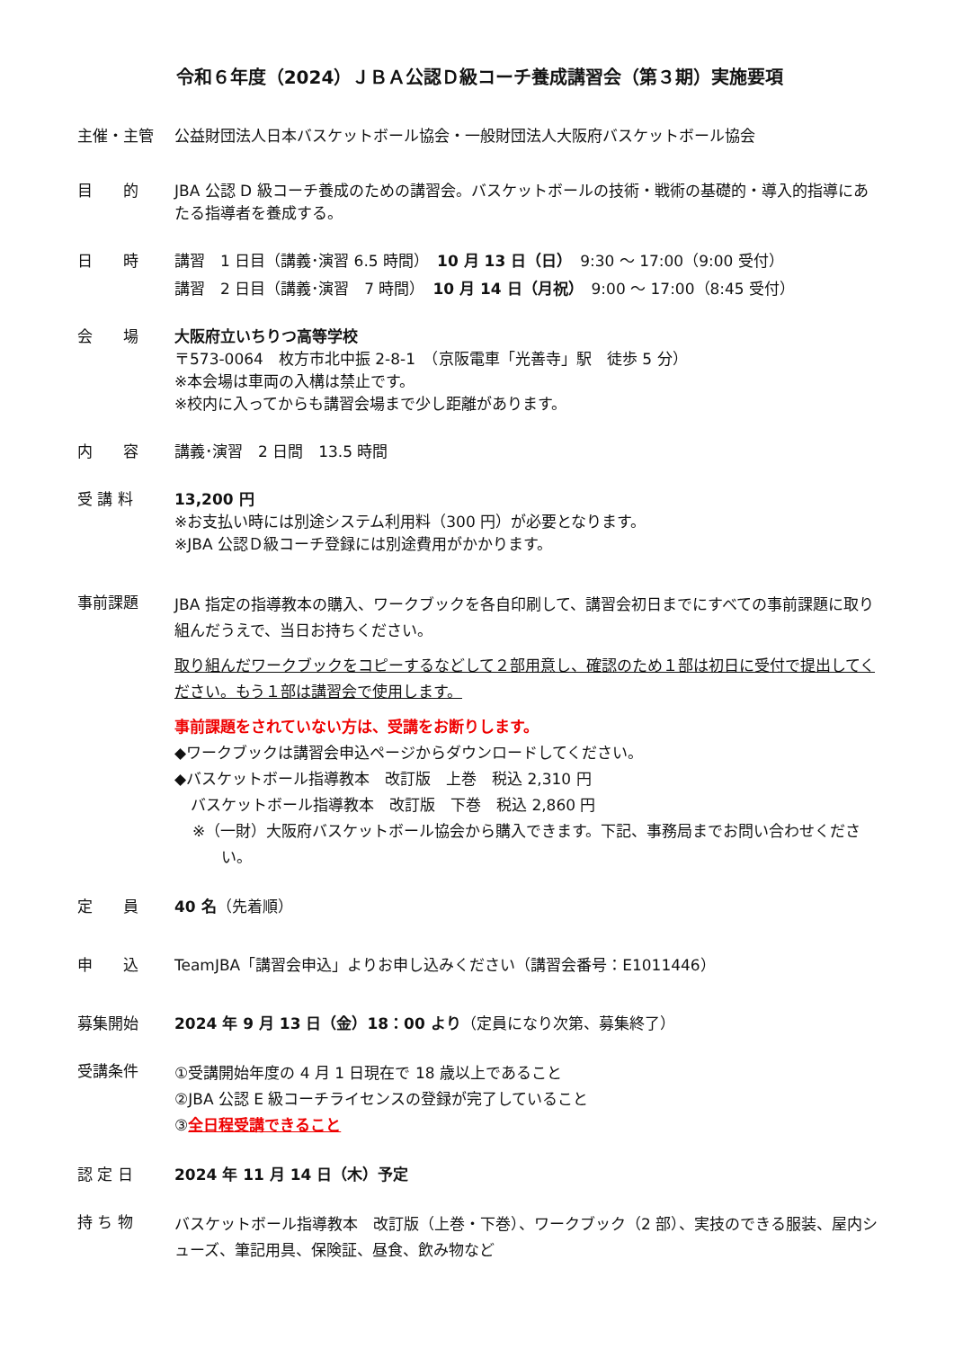令和６年度（2024）ＪＢＡ公認Ｄ級コーチ養成講習会（第３期）実施要項
主催・主管 公益財団法人日本バスケットボール協会・一般財団法人大阪府バスケットボール協会
目　　的 JBA 公認 D 級コーチ養成のための講習会。バスケットボールの技術・戦術の基礎的・導入的指導にあたる指導者を養成する。
日　　時 講習　1 日目（講義･演習 6.5 時間）　10 月 13 日（日）　9:30 ～ 17:00（9:00 受付）
講習　2 日目（講義･演習　7 時間）　10 月 14 日（月祝）　9:00 ～ 17:00（8:45 受付）
会　　場 大阪府立いちりつ高等学校
〒573-0064　枚方市北中振 2-8-1　（京阪電車「光善寺」駅　徒歩 5 分）
※本会場は車両の入構は禁止です。
※校内に入ってからも講習会場まで少し距離があります。
内　　容 講義･演習　2 日間　13.5 時間
受 講 料 13,200 円
※お支払い時には別途システム利用料（300 円）が必要となります。
※JBA 公認Ｄ級コーチ登録には別途費用がかかります。
事前課題
JBA 指定の指導教本の購入、ワークブックを各自印刷して、講習会初日までにすべての事前課題に取り組んだうえで、当日お持ちください。
取り組んだワークブックをコピーするなどして２部用意し、確認のため１部は初日に受付で提出してください。もう１部は講習会で使用します。
事前課題をされていない方は、受講をお断りします。
◆ワークブックは講習会申込ページからダウンロードしてください。
◆バスケットボール指導教本　改訂版　上巻　税込 2,310 円
バスケットボール指導教本　改訂版　下巻　税込 2,860 円
※（一財）大阪府バスケットボール協会から購入できます。下記、事務局までお問い合わせください。
定　　員 40 名（先着順）
申　　込 TeamJBA「講習会申込」よりお申し込みください（講習会番号：E1011446）
募集開始 2024 年 9 月 13 日（金）18：00 より（定員になり次第、募集終了）
受講条件
①受講開始年度の 4 月 1 日現在で 18 歳以上であること
②JBA 公認 E 級コーチライセンスの登録が完了していること
③全日程受講できること
認 定 日 2024 年 11 月 14 日（木）予定
持 ち 物
バスケットボール指導教本　改訂版（上巻・下巻）、ワークブック（2 部）、実技のできる服装、屋内シューズ、筆記用具、保険証、昼食、飲み物など